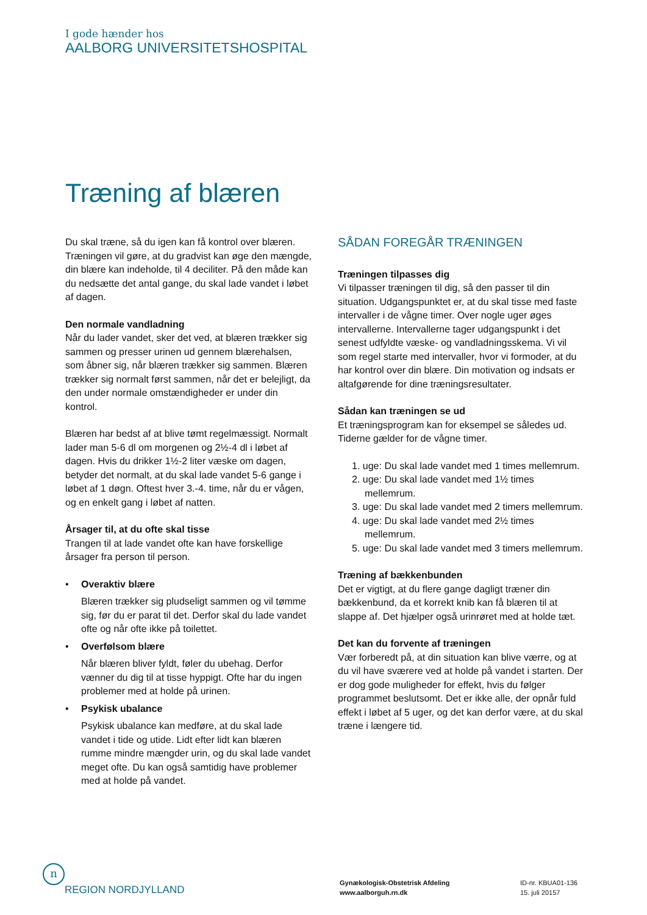I gode hænder hos
AALBORG UNIVERSITETSHOSPITAL
Træning af blæren
Du skal træne, så du igen kan få kontrol over blæren. Træningen vil gøre, at du gradvist kan øge den mængde, din blære kan indeholde, til 4 deciliter. På den måde kan du nedsætte det antal gange, du skal lade vandet i løbet af dagen.
Den normale vandladning
Når du lader vandet, sker det ved, at blæren trækker sig sammen og presser urinen ud gennem blærehalsen, som åbner sig, når blæren trækker sig sammen. Blæren trækker sig normalt først sammen, når det er belejligt, da den under normale omstændigheder er under din kontrol.
Blæren har bedst af at blive tømt regelmæssigt. Normalt lader man 5-6 dl om morgenen og 2½-4 dl i løbet af dagen. Hvis du drikker 1½-2 liter væske om dagen, betyder det normalt, at du skal lade vandet 5-6 gange i løbet af 1 døgn. Oftest hver 3.-4. time, når du er vågen, og en enkelt gang i løbet af natten.
Årsager til, at du ofte skal tisse
Trangen til at lade vandet ofte kan have forskellige årsager fra person til person.
• Overaktiv blære
Blæren trækker sig pludseligt sammen og vil tømme sig, før du er parat til det. Derfor skal du lade vandet ofte og når ofte ikke på toilettet.
• Overfølsom blære
Når blæren bliver fyldt, føler du ubehag. Derfor vænner du dig til at tisse hyppigt. Ofte har du ingen problemer med at holde på urinen.
• Psykisk ubalance
Psykisk ubalance kan medføre, at du skal lade vandet i tide og utide. Lidt efter lidt kan blæren rumme mindre mængder urin, og du skal lade vandet meget ofte. Du kan også samtidig have problemer med at holde på vandet.
SÅDAN FOREGÅR TRÆNINGEN
Træningen tilpasses dig
Vi tilpasser træningen til dig, så den passer til din situation. Udgangspunktet er, at du skal tisse med faste intervaller i de vågne timer. Over nogle uger øges intervallerne. Intervallerne tager udgangspunkt i det senest udfyldte væske- og vandladningsskema. Vi vil som regel starte med intervaller, hvor vi formoder, at du har kontrol over din blære. Din motivation og indsats er altafgørende for dine træningsresultater.
Sådan kan træningen se ud
Et træningsprogram kan for eksempel se således ud. Tiderne gælder for de vågne timer.
1. uge: Du skal lade vandet med 1 times mellemrum.
2. uge: Du skal lade vandet med 1½ times mellemrum.
3. uge: Du skal lade vandet med 2 timers mellemrum.
4. uge: Du skal lade vandet med 2½ times mellemrum.
5. uge: Du skal lade vandet med 3 timers mellemrum.
Træning af bækkenbunden
Det er vigtigt, at du flere gange dagligt træner din bækkenbund, da et korrekt knib kan få blæren til at slappe af. Det hjælper også urinrøret med at holde tæt.
Det kan du forvente af træningen
Vær forberedt på, at din situation kan blive værre, og at du vil have sværere ved at holde på vandet i starten. Der er dog gode muligheder for effekt, hvis du følger programmet beslutsomt. Det er ikke alle, der opnår fuld effekt i løbet af 5 uger, og det kan derfor være, at du skal træne i længere tid.
n
REGION NORDJYLLAND
Gynækologisk-Obstetrisk Afdeling
www.aalborguh.rn.dk
ID-nr. KBUA01-136
15. juli 20157